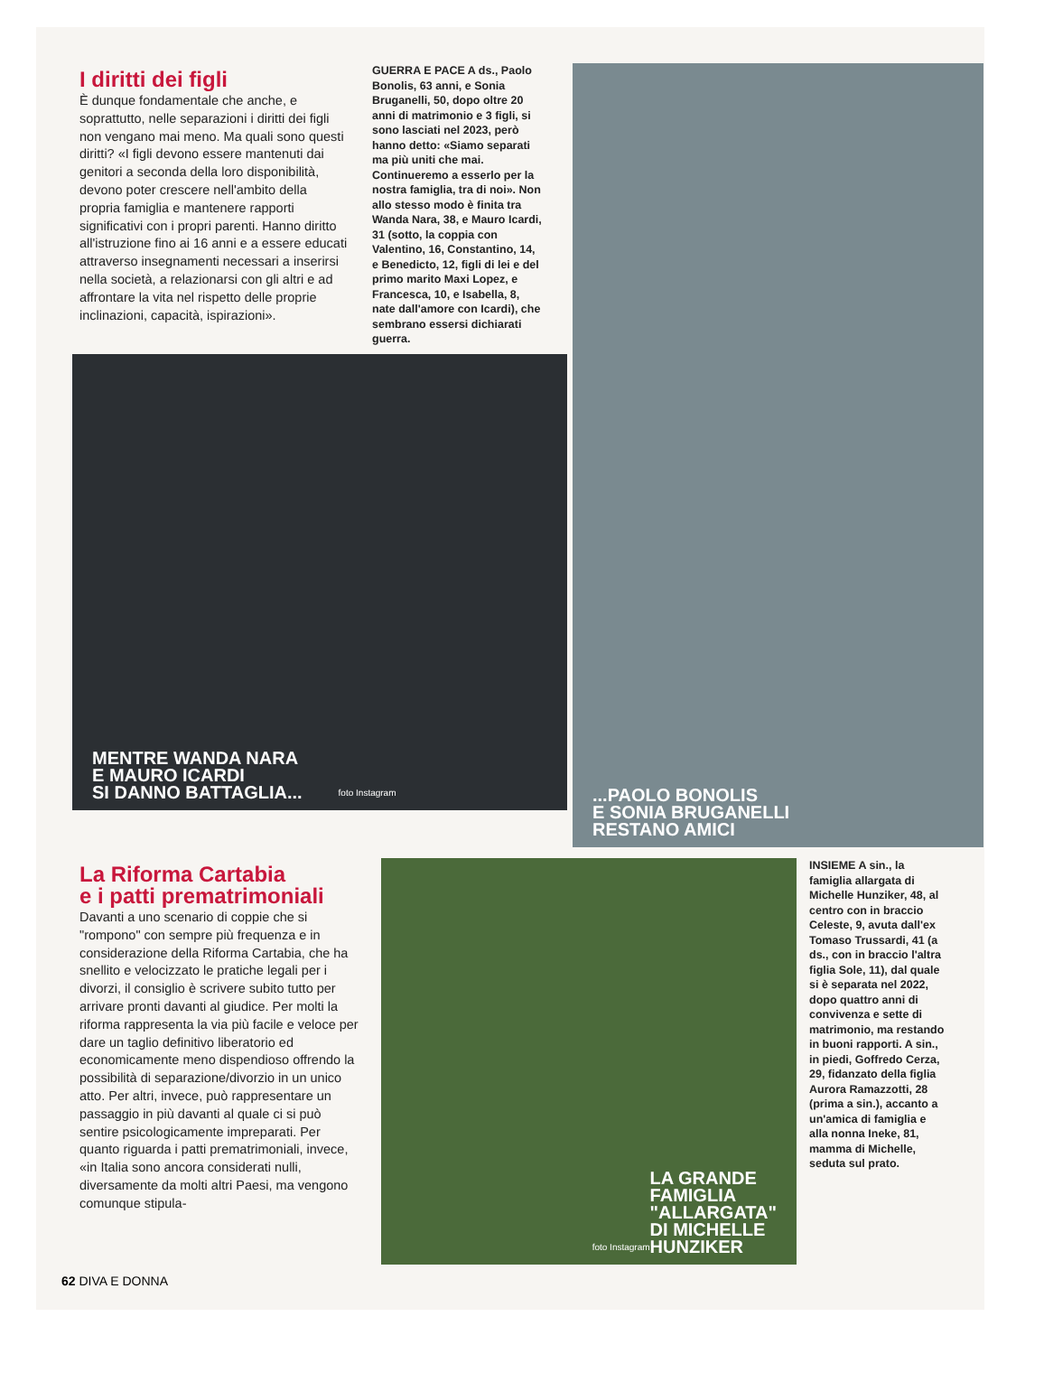I diritti dei figli
È dunque fondamentale che anche, e soprattutto, nelle separazioni i diritti dei figli non vengano mai meno. Ma quali sono questi diritti? «I figli devono essere mantenuti dai genitori a seconda della loro disponibilità, devono poter crescere nell'ambito della propria famiglia e mantenere rapporti significativi con i propri parenti. Hanno diritto all'istruzione fino ai 16 anni e a essere educati attraverso insegnamenti necessari a inserirsi nella società, a relazionarsi con gli altri e ad affrontare la vita nel rispetto delle proprie inclinazioni, capacità, ispirazioni».
GUERRA E PACE A ds., Paolo Bonolis, 63 anni, e Sonia Bruganelli, 50, dopo oltre 20 anni di matrimonio e 3 figli, si sono lasciati nel 2023, però hanno detto: «Siamo separati ma più uniti che mai. Continueremo a esserlo per la nostra famiglia, tra di noi». Non allo stesso modo è finita tra Wanda Nara, 38, e Mauro Icardi, 31 (sotto, la coppia con Valentino, 16, Constantino, 14, e Benedicto, 12, figli di lei e del primo marito Maxi Lopez, e Francesca, 10, e Isabella, 8, nate dall'amore con Icardi), che sembrano essersi dichiarati guerra.
MENTRE WANDA NARA
E MAURO ICARDI
SI DANNO BATTAGLIA... foto Instagram
...PAOLO BONOLIS
E SONIA BRUGANELLI
RESTANO AMICI
La Riforma Cartabia
e i patti prematrimoniali
Davanti a uno scenario di coppie che si "rompono" con sempre più frequenza e in considerazione della Riforma Cartabia, che ha snellito e velocizzato le pratiche legali per i divorzi, il consiglio è scrivere subito tutto per arrivare pronti davanti al giudice. Per molti la riforma rappresenta la via più facile e veloce per dare un taglio definitivo liberatorio ed economicamente meno dispendioso offrendo la possibilità di separazione/divorzio in un unico atto. Per altri, invece, può rappresentare un passaggio in più davanti al quale ci si può sentire psicologicamente impreparati. Per quanto riguarda i patti prematrimoniali, invece, «in Italia sono ancora considerati nulli, diversamente da molti altri Paesi, ma vengono comunque stipula-
foto Instagram
LA GRANDE
FAMIGLIA
"ALLARGATA"
DI MICHELLE
HUNZIKER
INSIEME A sin., la famiglia allargata di Michelle Hunziker, 48, al centro con in braccio Celeste, 9, avuta dall'ex Tomaso Trussardi, 41 (a ds., con in braccio l'altra figlia Sole, 11), dal quale si è separata nel 2022, dopo quattro anni di convivenza e sette di matrimonio, ma restando in buoni rapporti. A sin., in piedi, Goffredo Cerza, 29, fidanzato della figlia Aurora Ramazzotti, 28 (prima a sin.), accanto a un'amica di famiglia e alla nonna Ineke, 81, mamma di Michelle, seduta sul prato.
62 DIVA E DONNA